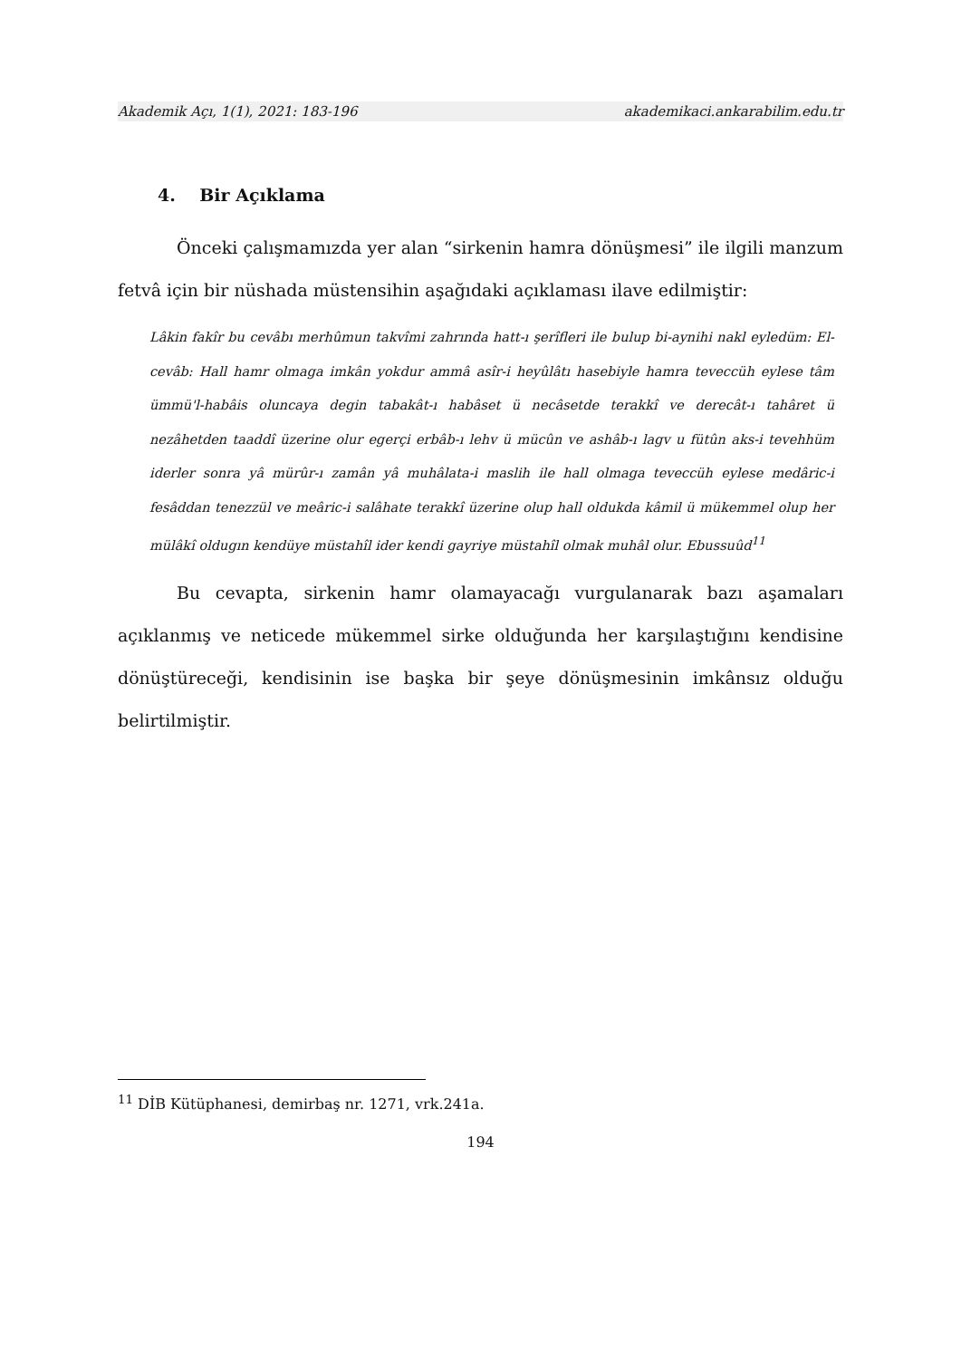Akademik Açı, 1(1), 2021: 183-196 akademikaci.ankarabilim.edu.tr
4. Bir Açıklama
Önceki çalışmamızda yer alan “sirkenin hamra dönüşmesi” ile ilgili manzum fetvâ için bir nüshada müstensihin aşağıdaki açıklaması ilave edilmiştir:
Lâkin fakîr bu cevâbı merhûmun takvîmi zahrında hatt-ı şerîfleri ile bulup bi-aynihi nakl eyledüm: El-cevâb: Hall hamr olmaga imkân yokdur ammâ asîr-i heyûlâtı hasebiyle hamra teveccüh eylese tâm ümmü'l-habâis oluncaya degin tabakât-ı habâset ü necâsetde terakkî ve derecât-ı tahâret ü nezâhetden taaddî üzerine olur egerçi erbâb-ı lehv ü mücûn ve ashâb-ı lagv u fütûn aks-i tevehhüm iderler sonra yâ mürûr-ı zamân yâ muhâlata-i maslih ile hall olmaga teveccüh eylese medâric-i fesâddan tenezzül ve meâric-i salâhate terakkî üzerine olup hall oldukda kâmil ü mükemmel olup her mülâkî oldugın kendüye müstahîl ider kendi gayriye müstahîl olmak muhâl olur. Ebussuûd<sup>11</sup>
Bu cevapta, sirkenin hamr olamayacağı vurgulanarak bazı aşamaları açıklanmış ve neticede mükemmel sirke olduğunda her karşılaştığını kendisine dönüştüreceği, kendisinin ise başka bir şeye dönüşmesinin imkânsız olduğu belirtilmiştir.
<sup>11</sup> DİB Kütüphanesi, demirbaş nr. 1271, vrk.241a.
194